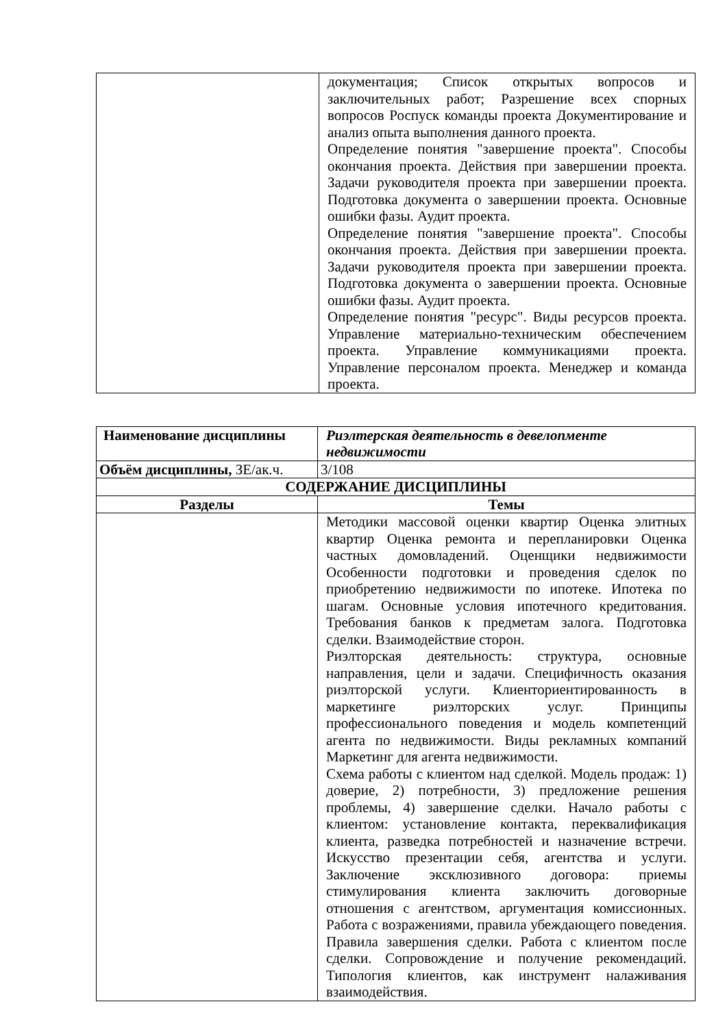| | документация; Список открытых вопросов и заключительных работ; Разрешение всех спорных вопросов Роспуск команды проекта Документирование и анализ опыта выполнения данного проекта. Определение понятия "завершение проекта". Способы окончания проекта. Действия при завершении проекта. Задачи руководителя проекта при завершении проекта. Подготовка документа о завершении проекта. Основные ошибки фазы. Аудит проекта. Определение понятия "завершение проекта". Способы окончания проекта. Действия при завершении проекта. Задачи руководителя проекта при завершении проекта. Подготовка документа о завершении проекта. Основные ошибки фазы. Аудит проекта. Определение понятия "ресурс". Виды ресурсов проекта. Управление материально-техническим обеспечением проекта. Управление коммуникациями проекта. Управление персоналом проекта. Менеджер и команда проекта. |
| Наименование дисциплины | Риэлтерская деятельность в девелопменте недвижимости |
| Объём дисциплины, ЗЕ/ак.ч. | 3/108 |
| СОДЕРЖАНИЕ ДИСЦИПЛИНЫ | |
| Разделы | Темы |
| | Методики массовой оценки квартир Оценка элитных квартир Оценка ремонта и перепланировки Оценка частных домовладений. Оценщики недвижимости Особенности подготовки и проведения сделок по приобретению недвижимости по ипотеке. Ипотека по шагам. Основные условия ипотечного кредитования. Требования банков к предметам залога. Подготовка сделки. Взаимодействие сторон. Риэлторская деятельность: структура, основные направления, цели и задачи. Специфичность оказания риэлторской услуги. Клиенториентированность в маркетинге риэлторских услуг. Принципы профессионального поведения и модель компетенций агента по недвижимости. Виды рекламных компаний Маркетинг для агента недвижимости. Схема работы с клиентом над сделкой. Модель продаж: 1) доверие, 2) потребности, 3) предложение решения проблемы, 4) завершение сделки. Начало работы с клиентом: установление контакта, переквалификация клиента, разведка потребностей и назначение встречи. Искусство презентации себя, агентства и услуги. Заключение эксклюзивного договора: приемы стимулирования клиента заключить договорные отношения с агентством, аргументация комиссионных. Работа с возражениями, правила убеждающего поведения. Правила завершения сделки. Работа с клиентом после сделки. Сопровождение и получение рекомендаций. Типология клиентов, как инструмент налаживания взаимодействия. |